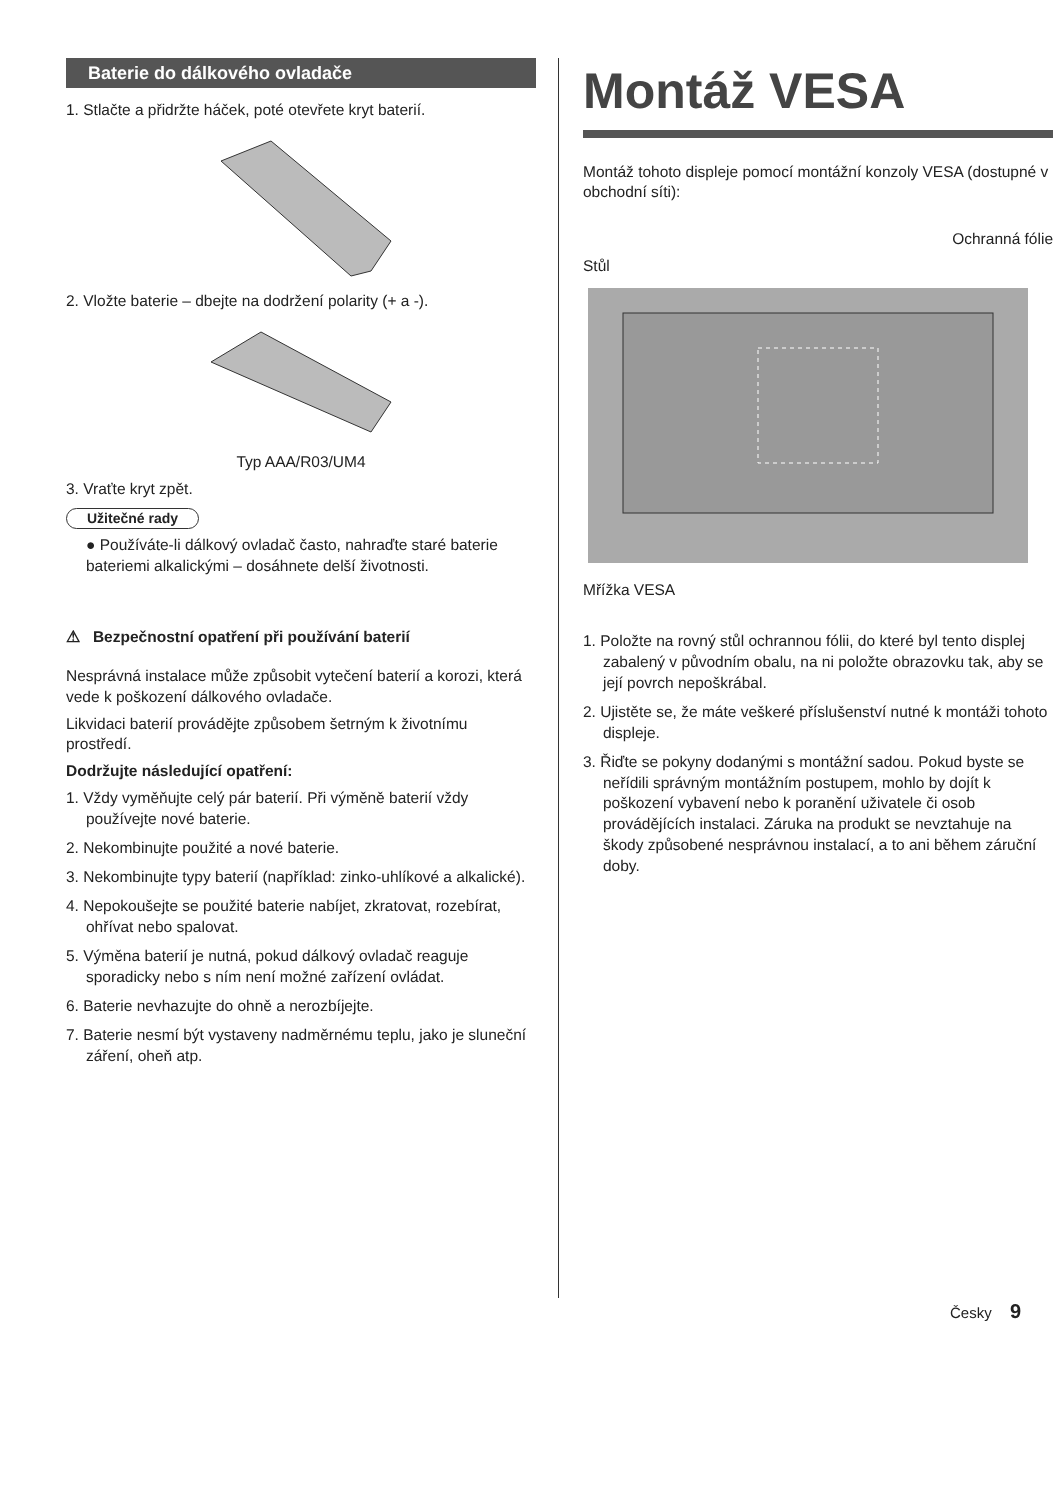Baterie do dálkového ovladače
1. Stlačte a přidržte háček, poté otevřete kryt baterií.
2. Vložte baterie – dbejte na dodržení polarity (+ a -).
Typ AAA/R03/UM4
3. Vraťte kryt zpět.
Užitečné rady
● Používáte-li dálkový ovladač často, nahraďte staré baterie bateriemi alkalickými – dosáhnete delší životnosti.
⚠ Bezpečnostní opatření při používání baterií
Nesprávná instalace může způsobit vytečení baterií a korozi, která vede k poškození dálkového ovladače.
Likvidaci baterií provádějte způsobem šetrným k životnímu prostředí.
Dodržujte následující opatření:
1. Vždy vyměňujte celý pár baterií. Při výměně baterií vždy používejte nové baterie.
2. Nekombinujte použité a nové baterie.
3. Nekombinujte typy baterií (například: zinko-uhlíkové a alkalické).
4. Nepokoušejte se použité baterie nabíjet, zkratovat, rozebírat, ohřívat nebo spalovat.
5. Výměna baterií je nutná, pokud dálkový ovladač reaguje sporadicky nebo s ním není možné zařízení ovládat.
6. Baterie nevhazujte do ohně a nerozbíjejte.
7. Baterie nesmí být vystaveny nadměrnému teplu, jako je sluneční záření, oheň atp.
Montáž VESA
Montáž tohoto displeje pomocí montážní konzoly VESA (dostupné v obchodní síti):
Ochranná fólie
Stůl
Mřížka VESA
1. Položte na rovný stůl ochrannou fólii, do které byl tento displej zabalený v původním obalu, na ni položte obrazovku tak, aby se její povrch nepoškrábal.
2. Ujistěte se, že máte veškeré příslušenství nutné k montáži tohoto displeje.
3. Řiďte se pokyny dodanými s montážní sadou. Pokud byste se neřídili správným montážním postupem, mohlo by dojít k poškození vybavení nebo k poranění uživatele či osob provádějících instalaci. Záruka na produkt se nevztahuje na škody způsobené nesprávnou instalací, a to ani během záruční doby.
Česky 9